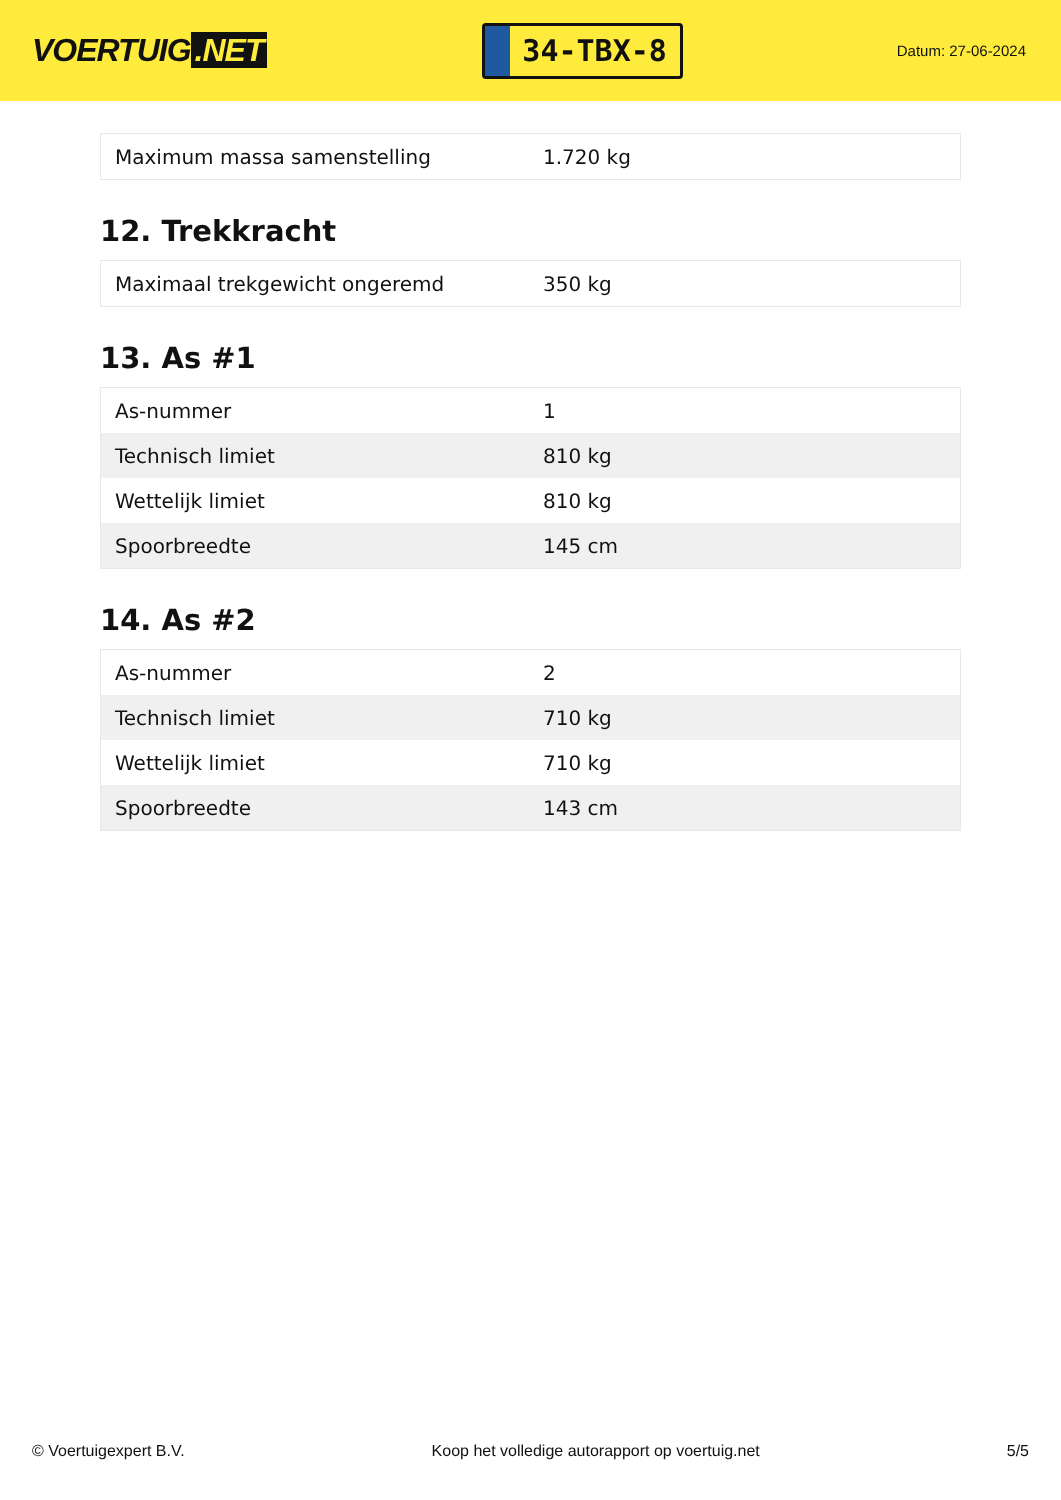VOERTUIG.NET
34-TBX-8
Datum: 27-06-2024
| Maximum massa samenstelling | 1.720 kg |
12. Trekkracht
| Maximaal trekgewicht ongeremd | 350 kg |
13. As #1
| As-nummer | 1 |
| Technisch limiet | 810 kg |
| Wettelijk limiet | 810 kg |
| Spoorbreedte | 145 cm |
14. As #2
| As-nummer | 2 |
| Technisch limiet | 710 kg |
| Wettelijk limiet | 710 kg |
| Spoorbreedte | 143 cm |
© Voertuigexpert B.V. Koop het volledige autorapport op voertuig.net 5/5